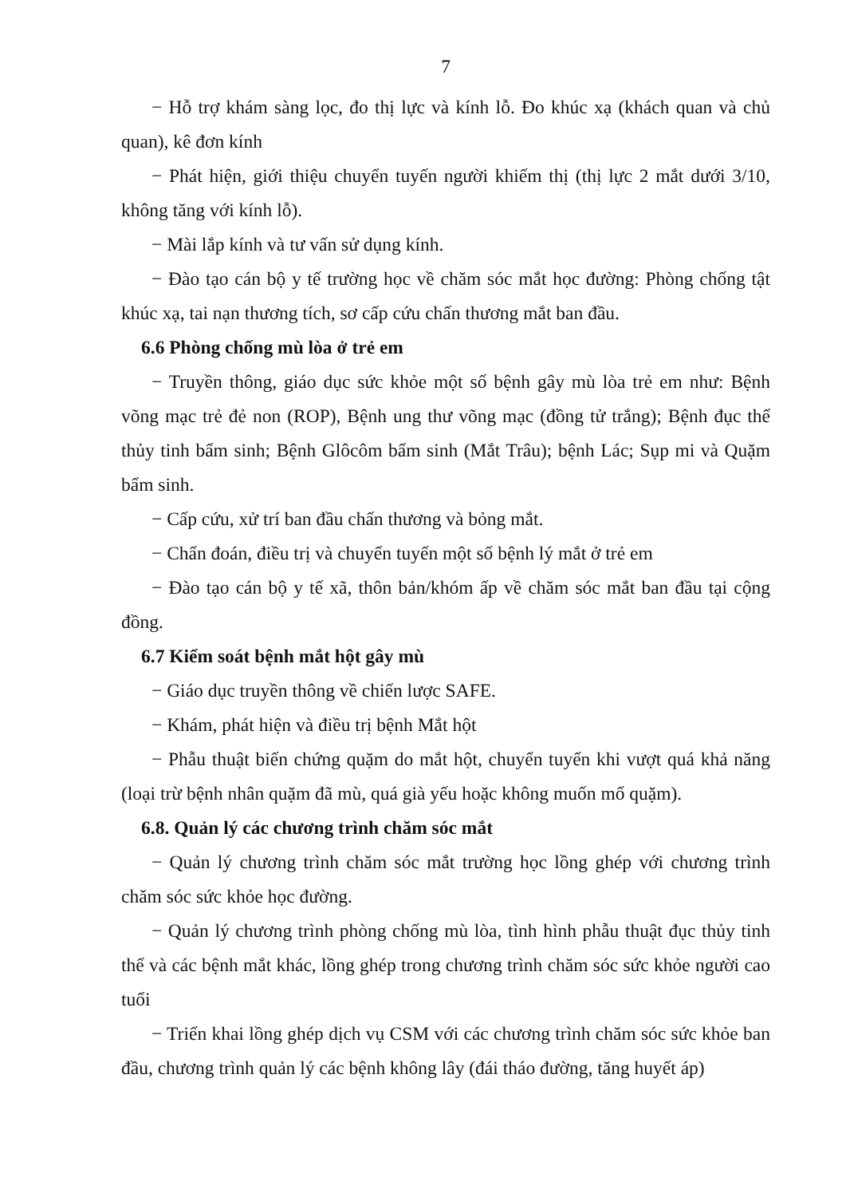7
− Hỗ trợ khám sàng lọc, đo thị lực và kính lỗ. Đo khúc xạ (khách quan và chủ quan), kê đơn kính
− Phát hiện, giới thiệu chuyển tuyến người khiếm thị (thị lực 2 mắt dưới 3/10, không tăng với kính lỗ).
− Mài lắp kính và tư vấn sử dụng kính.
− Đào tạo cán bộ y tế trường học về chăm sóc mắt học đường: Phòng chống tật khúc xạ, tai nạn thương tích, sơ cấp cứu chấn thương mắt ban đầu.
6.6 Phòng chống mù lòa ở trẻ em
− Truyền thông, giáo dục sức khỏe một số bệnh gây mù lòa trẻ em như: Bệnh võng mạc trẻ đẻ non (ROP), Bệnh ung thư võng mạc (đồng tử trắng); Bệnh đục thể thủy tinh bẩm sinh; Bệnh Glôcôm bẩm sinh (Mắt Trâu); bệnh Lác; Sụp mi và Quặm bẩm sinh.
− Cấp cứu, xử trí ban đầu chấn thương và bỏng mắt.
− Chẩn đoán, điều trị và chuyển tuyến một số bệnh lý mắt ở trẻ em
− Đào tạo cán bộ y tế xã, thôn bản/khóm ấp về chăm sóc mắt ban đầu tại cộng đồng.
6.7 Kiểm soát bệnh mắt hột gây mù
− Giáo dục truyền thông về chiến lược SAFE.
− Khám, phát hiện và điều trị bệnh Mắt hột
− Phẫu thuật biến chứng quặm do mắt hột, chuyển tuyến khi vượt quá khả năng (loại trừ bệnh nhân quặm đã mù, quá già yếu hoặc không muốn mổ quặm).
6.8. Quản lý các chương trình chăm sóc mắt
− Quản lý chương trình chăm sóc mắt trường học lồng ghép với chương trình chăm sóc sức khỏe học đường.
− Quản lý chương trình phòng chống mù lòa, tình hình phẫu thuật đục thủy tinh thể và các bệnh mắt khác, lồng ghép trong chương trình chăm sóc sức khỏe người cao tuổi
− Triển khai lồng ghép dịch vụ CSM với các chương trình chăm sóc sức khỏe ban đầu, chương trình quản lý các bệnh không lây (đái tháo đường, tăng huyết áp)